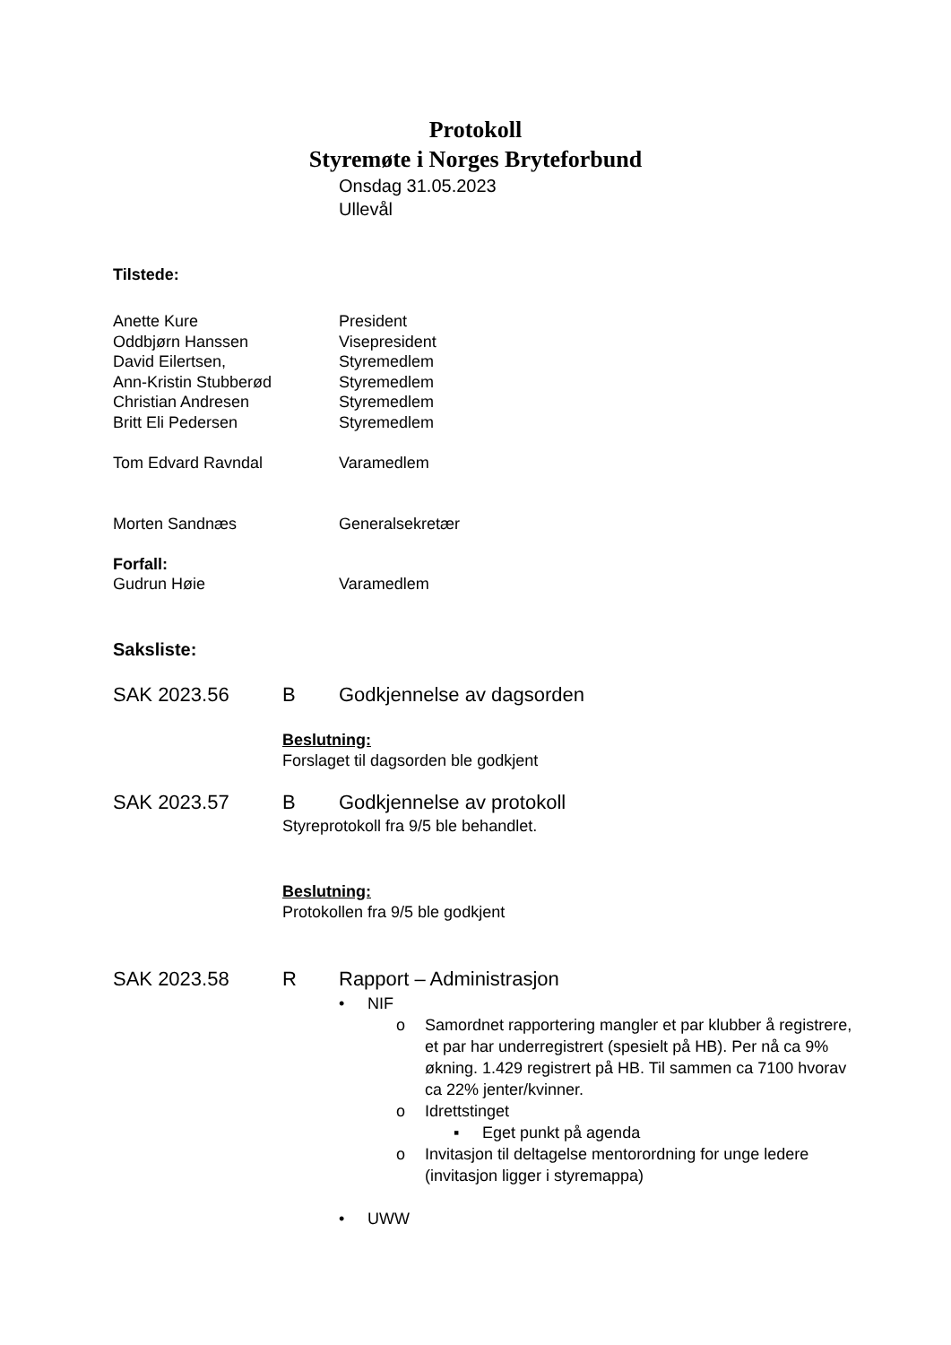Protokoll
Styremøte i Norges Bryteforbund
Onsdag 31.05.2023
Ullevål
Tilstede:
Anette Kure President
Oddbjørn Hanssen Visepresident
David Eilertsen, Styremedlem
Ann-Kristin Stubberød Styremedlem
Christian Andresen Styremedlem
Britt Eli Pedersen Styremedlem
Tom Edvard Ravndal Varamedlem
Morten Sandnæs Generalsekretær
Forfall:
Gudrun Høie Varamedlem
Saksliste:
SAK 2023.56 B Godkjennelse av dagsorden
Beslutning:
Forslaget til dagsorden ble godkjent
SAK 2023.57 B Godkjennelse av protokoll
Styreprotokoll fra 9/5 ble behandlet.
Beslutning:
Protokollen fra 9/5 ble godkjent
SAK 2023.58 R Rapport – Administrasjon
• NIF
o Samordnet rapportering mangler et par klubber å registrere, et par har underregistrert (spesielt på HB). Per nå ca 9% økning. 1.429 registrert på HB. Til sammen ca 7100 hvorav ca 22% jenter/kvinner.
o Idrettstinget
▪ Eget punkt på agenda
o Invitasjon til deltagelse mentorordning for unge ledere (invitasjon ligger i styremappa)
• UWW